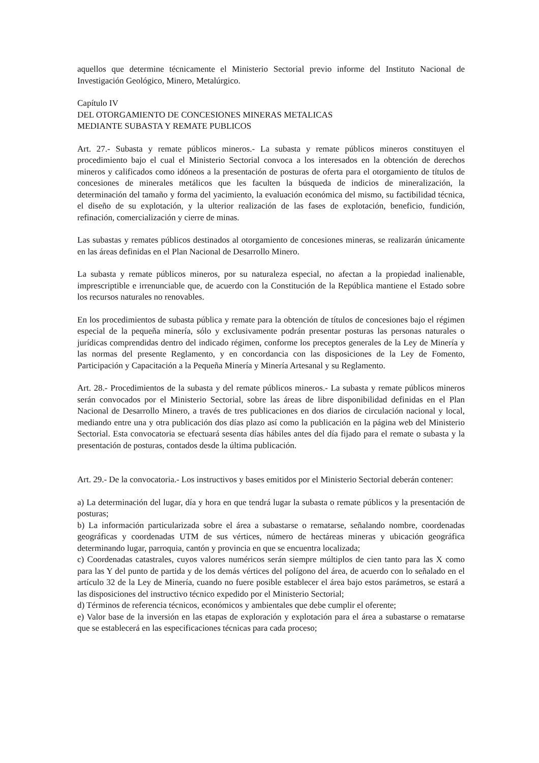aquellos que determine técnicamente el Ministerio Sectorial previo informe del Instituto Nacional de Investigación Geológico, Minero, Metalúrgico.
Capítulo IV
DEL OTORGAMIENTO DE CONCESIONES MINERAS METALICAS
MEDIANTE SUBASTA Y REMATE PUBLICOS
Art. 27.- Subasta y remate públicos mineros.- La subasta y remate públicos mineros constituyen el procedimiento bajo el cual el Ministerio Sectorial convoca a los interesados en la obtención de derechos mineros y calificados como idóneos a la presentación de posturas de oferta para el otorgamiento de títulos de concesiones de minerales metálicos que les faculten la búsqueda de indicios de mineralización, la determinación del tamaño y forma del yacimiento, la evaluación económica del mismo, su factibilidad técnica, el diseño de su explotación, y la ulterior realización de las fases de explotación, beneficio, fundición, refinación, comercialización y cierre de minas.
Las subastas y remates públicos destinados al otorgamiento de concesiones mineras, se realizarán únicamente en las áreas definidas en el Plan Nacional de Desarrollo Minero.
La subasta y remate públicos mineros, por su naturaleza especial, no afectan a la propiedad inalienable, imprescriptible e irrenunciable que, de acuerdo con la Constitución de la República mantiene el Estado sobre los recursos naturales no renovables.
En los procedimientos de subasta pública y remate para la obtención de títulos de concesiones bajo el régimen especial de la pequeña minería, sólo y exclusivamente podrán presentar posturas las personas naturales o jurídicas comprendidas dentro del indicado régimen, conforme los preceptos generales de la Ley de Minería y las normas del presente Reglamento, y en concordancia con las disposiciones de la Ley de Fomento, Participación y Capacitación a la Pequeña Minería y Minería Artesanal y su Reglamento.
Art. 28.- Procedimientos de la subasta y del remate públicos mineros.- La subasta y remate públicos mineros serán convocados por el Ministerio Sectorial, sobre las áreas de libre disponibilidad definidas en el Plan Nacional de Desarrollo Minero, a través de tres publicaciones en dos diarios de circulación nacional y local, mediando entre una y otra publicación dos días plazo así como la publicación en la página web del Ministerio Sectorial. Esta convocatoria se efectuará sesenta días hábiles antes del día fijado para el remate o subasta y la presentación de posturas, contados desde la última publicación.
Art. 29.- De la convocatoria.- Los instructivos y bases emitidos por el Ministerio Sectorial deberán contener:
a) La determinación del lugar, día y hora en que tendrá lugar la subasta o remate públicos y la presentación de posturas;
b) La información particularizada sobre el área a subastarse o rematarse, señalando nombre, coordenadas geográficas y coordenadas UTM de sus vértices, número de hectáreas mineras y ubicación geográfica determinando lugar, parroquia, cantón y provincia en que se encuentra localizada;
c) Coordenadas catastrales, cuyos valores numéricos serán siempre múltiplos de cien tanto para las X como para las Y del punto de partida y de los demás vértices del polígono del área, de acuerdo con lo señalado en el artículo 32 de la Ley de Minería, cuando no fuere posible establecer el área bajo estos parámetros, se estará a las disposiciones del instructivo técnico expedido por el Ministerio Sectorial;
d) Términos de referencia técnicos, económicos y ambientales que debe cumplir el oferente;
e) Valor base de la inversión en las etapas de exploración y explotación para el área a subastarse o rematarse que se establecerá en las especificaciones técnicas para cada proceso;